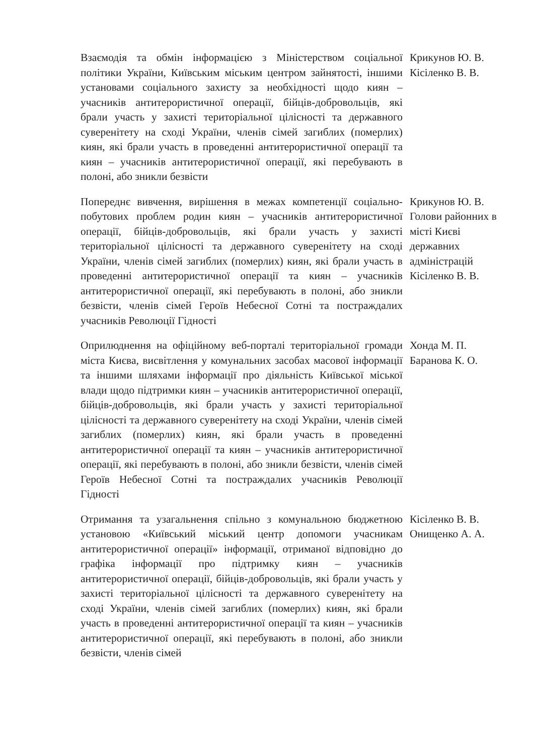| Взаємодія та обмін інформацією з Міністерством соціальної політики України, Київським міським центром зайнятості, іншими установами соціального захисту за необхідності щодо киян – учасників антитерористичної операції, бійців-добровольців, які брали участь у захисті територіальної цілісності та державного суверенітету на сході України, членів сімей загиблих (померлих) киян, які брали участь в проведенні антитерористичної операції та киян – учасників антитерористичної операції, які перебувають в полоні, або зникли безвісти | Крикунов Ю. В. Кісіленко В. В. |
| Попереднє вивчення, вирішення в межах компетенції соціально-побутових проблем родин киян – учасників антитерористичної операції, бійців-добровольців, які брали участь у захисті територіальної цілісності та державного суверенітету на сході України, членів сімей загиблих (померлих) киян, які брали участь в проведенні антитерористичної операції та киян – учасників антитерористичної операції, які перебувають в полоні, або зникли безвісти, членів сімей Героїв Небесної Сотні та постраждалих учасників Революції Гідності | Крикунов Ю. В. Голови районних в місті Києві державних адміністрацій Кісіленко В. В. |
| Оприлюднення на офіційному веб-порталі територіальної громади міста Києва, висвітлення у комунальних засобах масової інформації та іншими шляхами інформації про діяльність Київської міської влади щодо підтримки киян – учасників антитерористичної операції, бійців-добровольців, які брали участь у захисті територіальної цілісності та державного суверенітету на сході України, членів сімей загиблих (померлих) киян, які брали участь в проведенні антитерористичної операції та киян – учасників антитерористичної операції, які перебувають в полоні, або зникли безвісти, членів сімей Героїв Небесної Сотні та постраждалих учасників Революції Гідності | Хонда М. П. Баранова К. О. |
| Отримання та узагальнення спільно з комунальною бюджетною установою «Київський міський центр допомоги учасникам антитерористичної операції» інформації, отриманої відповідно до графіка інформації про підтримку киян – учасників антитерористичної операції, бійців-добровольців, які брали участь у захисті територіальної цілісності та державного суверенітету на сході України, членів сімей загиблих (померлих) киян, які брали участь в проведенні антитерористичної операції та киян – учасників антитерористичної операції, які перебувають в полоні, або зникли безвісти, членів сімей | Кісіленко В. В. Онищенко А. А. |